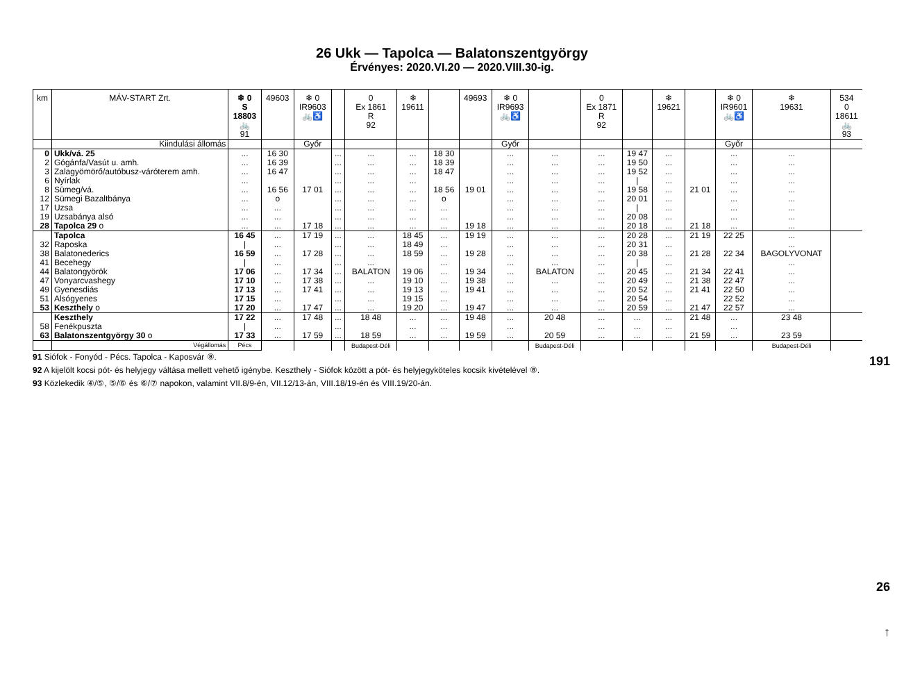26 Ukk — Tapolca — Balatonszentgyörgy
Érvényes: 2020.VI.20 — 2020.VIII.30-ig.
| km | MÁV-START Zrt. | ❄ 0 S 18803 🚲 91 | 49603 | ❄ 0 IR9603 🚲♿ | | 0 Ex 1861 R 92 | ❄ 19611 | | 49693 | ❄ 0 IR9693 🚲♿ | | 0 Ex 1871 R 92 | | ❄ 19621 | | ❄ 0 IR9601 🚲♿ | ❄ 19631 | 534 0 18611 🚲 93 |
| --- | --- | --- | --- | --- | --- | --- | --- | --- | --- | --- | --- | --- | --- | --- | --- | --- | --- | --- |
| | Kiindulási állomás | | | Győr | | | | | | Győr | | | | | | Győr | | |
| 0 | Ukk/vá. 25 | ... | 16 30 | | ... | ... | ... | 18 30 | | ... | ... | ... | 19 47 | ... | | ... | ... | |
| 2 | Gógánfa/Vasút u. amh. | ... | 16 39 | | ... | ... | ... | 18 39 | | ... | ... | ... | 19 50 | ... | | ... | ... | |
| 3 | Zalagyömörő/autóbusz-váróterem amh. | ... | 16 47 | | ... | ... | ... | 18 47 | | ... | ... | ... | 19 52 | ... | | ... | ... | |
| 6 | Nyírlak | ... | | | ... | ... | ... | | | ... | ... | ... | / | ... | | ... | ... | |
| 8 | Sümeg/vá. | ... | 16 56 | 17 01 | ... | ... | ... | 18 56 | 19 01 | ... | ... | ... | 19 58 | ... | 21 01 | ... | ... | |
| 12 | Sümegi Bazaltbánya | ... | o | | ... | ... | ... | o | | ... | ... | ... | 20 01 | ... | | ... | ... | |
| 17 | Uzsa | ... | ... | | ... | ... | ... | ... | | ... | ... | ... | / | ... | | ... | ... | |
| 19 | Uzsabánya alsó | ... | ... | | ... | ... | ... | ... | | ... | ... | ... | 20 08 | ... | | ... | ... | |
| 28 | Tapolca 29 o | ... | ... | 17 18 | ... | ... | ... | ... | 19 18 | ... | ... | ... | 20 18 | ... | 21 18 | ... | ... | |
| | Tapolca | 16 45 | ... | 17 19 | ... | ... | 18 45 | ... | 19 19 | ... | ... | ... | 20 28 | ... | 21 19 | 22 25 | ... | |
| 32 | Raposka | / | ... | | ... | ... | 18 49 | ... | | ... | ... | ... | 20 31 | ... | | | ... | |
| 38 | Balatonederics | 16 59 | ... | 17 28 | ... | ... | 18 59 | ... | 19 28 | ... | ... | ... | 20 38 | ... | 21 28 | 22 34 | BAGOLYVONAT | |
| 41 | Becehegy | / | ... | | ... | ... | | ... | | ... | ... | ... | / | ... | | | ... | |
| 44 | Balatongyörök | 17 06 | ... | 17 34 | ... | BALATON | 19 06 | ... | 19 34 | ... | BALATON | ... | 20 45 | ... | 21 34 | 22 41 | ... | |
| 47 | Vonyarcvashegy | 17 10 | ... | 17 38 | ... | ... | 19 10 | ... | 19 38 | ... | ... | ... | 20 49 | ... | 21 38 | 22 47 | ... | |
| 49 | Gyenesdiás | 17 13 | ... | 17 41 | ... | ... | 19 13 | ... | 19 41 | ... | ... | ... | 20 52 | ... | 21 41 | 22 50 | ... | |
| 51 | Alsógyenes | 17 15 | ... | | ... | ... | 19 15 | ... | | ... | ... | ... | 20 54 | ... | | 22 52 | ... | |
| 53 | Keszthely o | 17 20 | ... | 17 47 | ... | ... | 19 20 | ... | 19 47 | ... | ... | ... | 20 59 | ... | 21 47 | 22 57 | ... | |
| | Keszthely | 17 22 | ... | 17 48 | ... | 18 48 | ... | ... | 19 48 | ... | 20 48 | ... | ... | ... | 21 48 | ... | 23 48 | |
| 58 | Fenékpuszta | / | ... | | ... | | ... | ... | | ... | | ... | ... | ... | | ... | | |
| 63 | Balatonszentgyörgy 30 o | 17 33 | ... | 17 59 | ... | 18 59 | ... | ... | 19 59 | ... | 20 59 | ... | ... | ... | 21 59 | ... | 23 59 | |
| | Végállomás | Pécs | | | | Budapest-Déli | | | | | Budapest-Déli | | | | | | Budapest-Déli | |
91 Siófok - Fonyód - Pécs. Tapolca - Kaposvár ⑧.
92 A kijelölt kocsi pót- és helyjegy váltása mellett vehető igénybe. Keszthely - Siófok között a pót- és helyjegyköteles kocsik kivételével ⑧.
93 Közlekedik ④/⑤, ⑤/⑥ és ⑥/⑦ napokon, valamint VII.8/9-én, VII.12/13-án, VIII.18/19-én és VIII.19/20-án.
191
26
↑